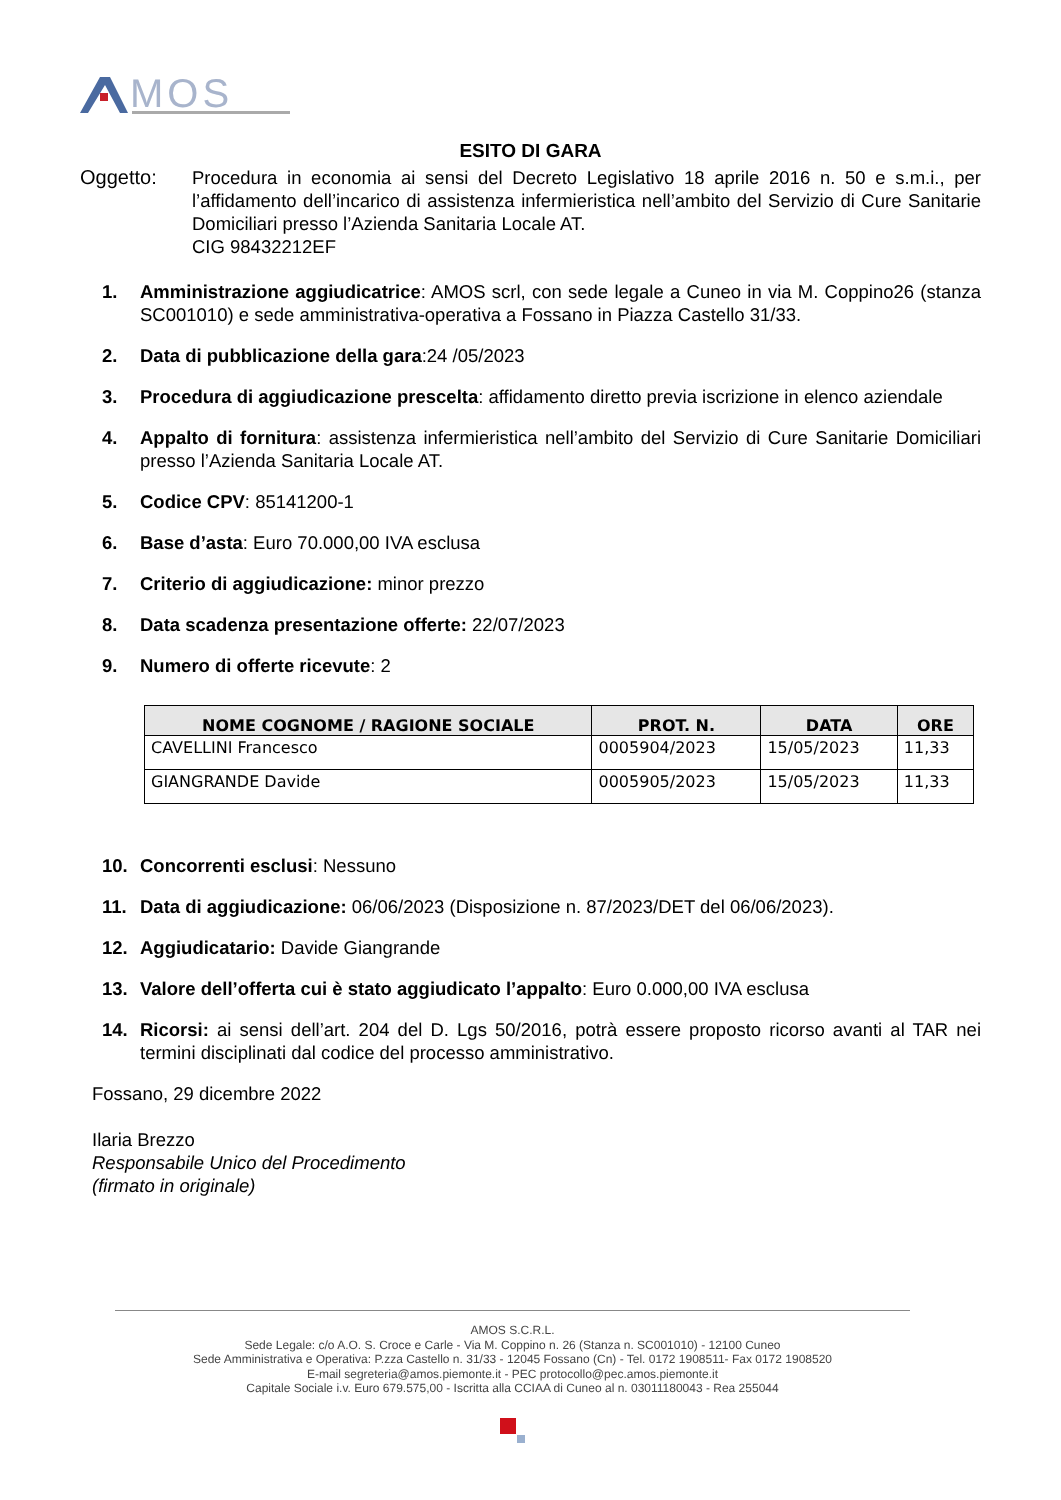MOS
ESITO DI GARA
Oggetto: Procedura in economia ai sensi del Decreto Legislativo 18 aprile 2016 n. 50 e s.m.i., per l’affidamento dell’incarico di assistenza infermieristica nell’ambito del Servizio di Cure Sanitarie Domiciliari presso l’Azienda Sanitaria Locale AT.
CIG 98432212EF
1. Amministrazione aggiudicatrice: AMOS scrl, con sede legale a Cuneo in via M. Coppino26 (stanza SC001010) e sede amministrativa-operativa a Fossano in Piazza Castello 31/33.
2. Data di pubblicazione della gara:24 /05/2023
3. Procedura di aggiudicazione prescelta: affidamento diretto previa iscrizione in elenco aziendale
4. Appalto di fornitura: assistenza infermieristica nell’ambito del Servizio di Cure Sanitarie Domiciliari presso l’Azienda Sanitaria Locale AT.
5. Codice CPV: 85141200-1
6. Base d’asta: Euro 70.000,00 IVA esclusa
7. Criterio di aggiudicazione: minor prezzo
8. Data scadenza presentazione offerte: 22/07/2023
9. Numero di offerte ricevute: 2
| NOME COGNOME / RAGIONE SOCIALE | PROT. N. | DATA | ORE |
| --- | --- | --- | --- |
| CAVELLINI Francesco | 0005904/2023 | 15/05/2023 | 11,33 |
| GIANGRANDE Davide | 0005905/2023 | 15/05/2023 | 11,33 |
10. Concorrenti esclusi: Nessuno
11. Data di aggiudicazione: 06/06/2023 (Disposizione n. 87/2023/DET del 06/06/2023).
12. Aggiudicatario: Davide Giangrande
13. Valore dell’offerta cui è stato aggiudicato l’appalto: Euro 0.000,00 IVA esclusa
14. Ricorsi: ai sensi dell’art. 204 del D. Lgs 50/2016, potrà essere proposto ricorso avanti al TAR nei termini disciplinati dal codice del processo amministrativo.
Fossano, 29 dicembre 2022
Ilaria Brezzo
Responsabile Unico del Procedimento
(firmato in originale)
AMOS S.C.R.L.
Sede Legale: c/o A.O. S. Croce e Carle - Via M. Coppino n. 26 (Stanza n. SC001010) - 12100 Cuneo
Sede Amministrativa e Operativa: P.zza Castello n. 31/33 - 12045 Fossano (Cn) - Tel. 0172 1908511- Fax 0172 1908520
E-mail segreteria@amos.piemonte.it - PEC protocollo@pec.amos.piemonte.it
Capitale Sociale i.v. Euro 679.575,00 - Iscritta alla CCIAA di Cuneo al n. 03011180043 - Rea 255044